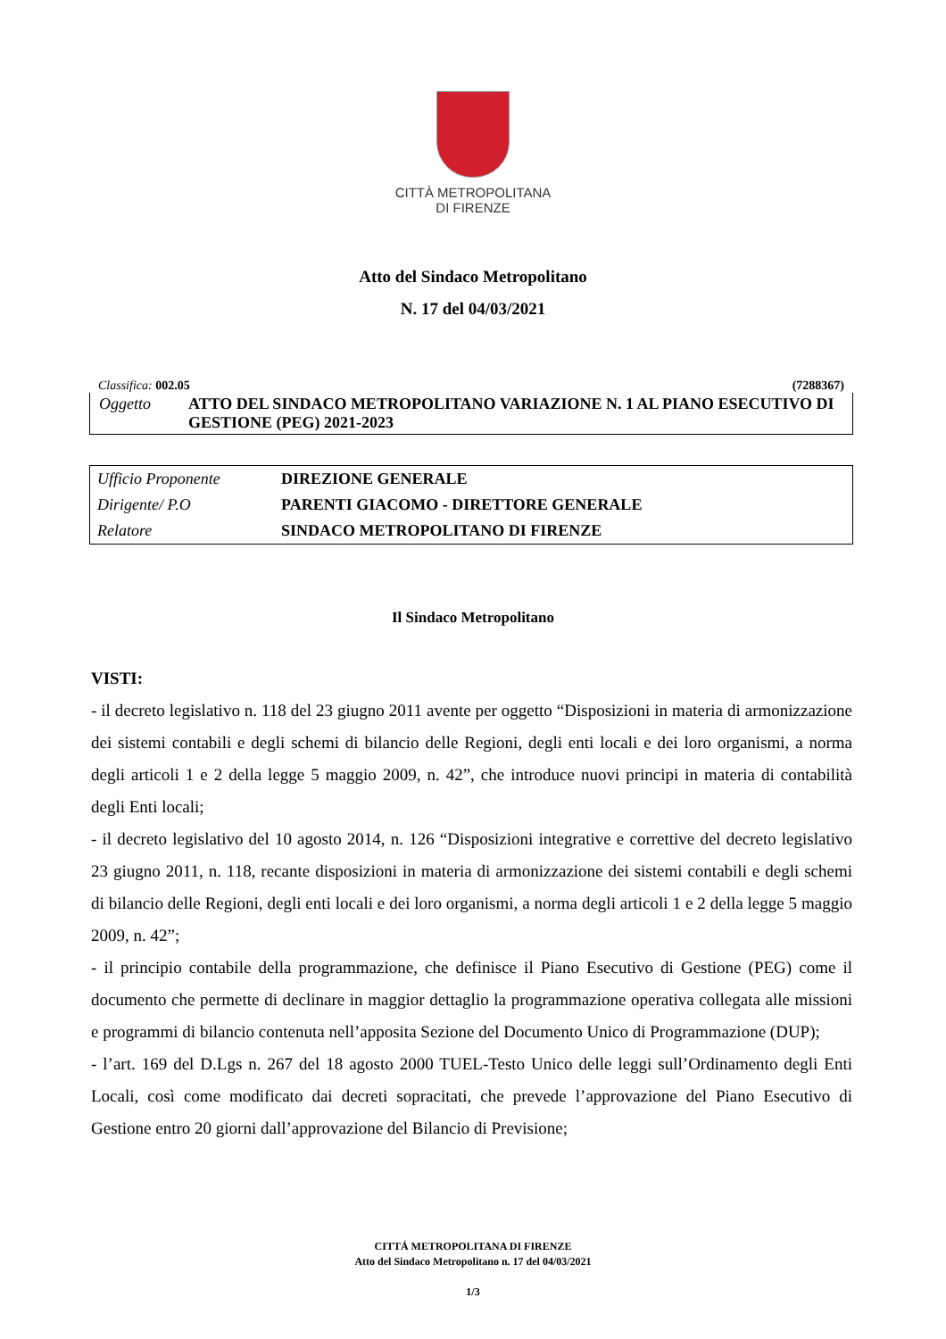CITTÀ METROPOLITANA
DI FIRENZE
Atto del Sindaco Metropolitano
N. 17 del 04/03/2021
Classifica: 002.05 (7288367)
| Oggetto | ATTO DEL SINDACO METROPOLITANO VARIAZIONE N. 1 AL PIANO ESECUTIVO DI GESTIONE (PEG) 2021-2023 |
| Ufficio Proponente | DIREZIONE GENERALE |
| Dirigente/ P.O | PARENTI GIACOMO - DIRETTORE GENERALE |
| Relatore | SINDACO METROPOLITANO DI FIRENZE |
Il Sindaco Metropolitano
VISTI:
- il decreto legislativo n. 118 del 23 giugno 2011 avente per oggetto “Disposizioni in materia di armonizzazione dei sistemi contabili e degli schemi di bilancio delle Regioni, degli enti locali e dei loro organismi, a norma degli articoli 1 e 2 della legge 5 maggio 2009, n. 42”, che introduce nuovi principi in materia di contabilità degli Enti locali;
- il decreto legislativo del 10 agosto 2014, n. 126 “Disposizioni integrative e correttive del decreto legislativo 23 giugno 2011, n. 118, recante disposizioni in materia di armonizzazione dei sistemi contabili e degli schemi di bilancio delle Regioni, degli enti locali e dei loro organismi, a norma degli articoli 1 e 2 della legge 5 maggio 2009, n. 42”;
- il principio contabile della programmazione, che definisce il Piano Esecutivo di Gestione (PEG) come il documento che permette di declinare in maggior dettaglio la programmazione operativa collegata alle missioni e programmi di bilancio contenuta nell’apposita Sezione del Documento Unico di Programmazione (DUP);
- l’art. 169 del D.Lgs n. 267 del 18 agosto 2000 TUEL-Testo Unico delle leggi sull’Ordinamento degli Enti Locali, così come modificato dai decreti sopracitati, che prevede l’approvazione del Piano Esecutivo di Gestione entro 20 giorni dall’approvazione del Bilancio di Previsione;
CITTÁ METROPOLITANA DI FIRENZE
Atto del Sindaco Metropolitano n. 17 del 04/03/2021
1/3